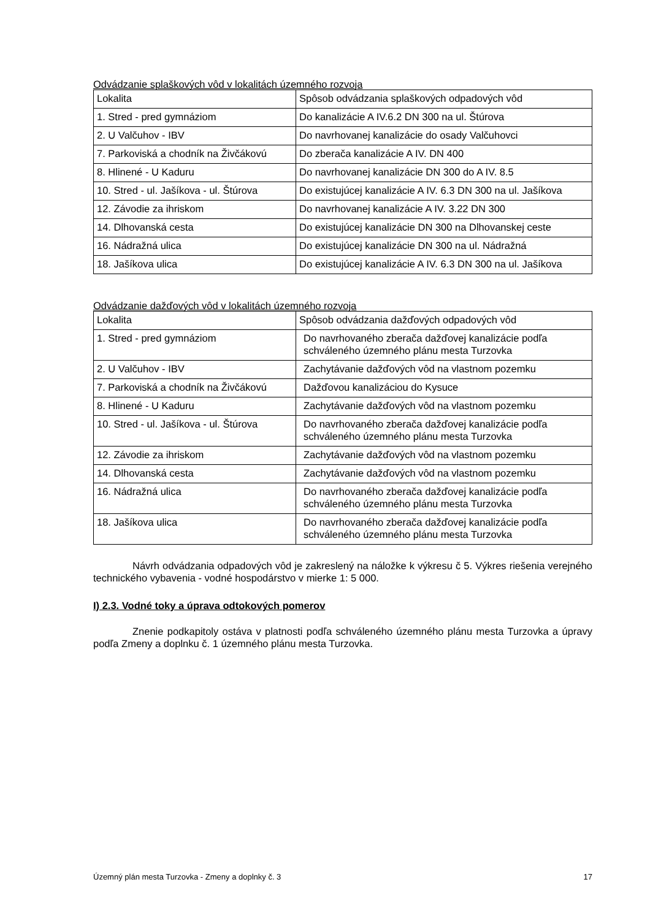Odvádzanie splaškových vôd v lokalitách územného rozvoja
| Lokalita | Spôsob odvádzania splaškových odpadových vôd |
| 1. Stred - pred gymnáziom | Do kanalizácie A IV.6.2 DN 300 na ul. Štúrova |
| 2. U Valčuhov - IBV | Do navrhovanej kanalizácie do osady Valčuhovci |
| 7. Parkoviská a chodník na Živčákovú | Do zberača kanalizácie A IV. DN 400 |
| 8. Hlinené - U Kaduru | Do navrhovanej kanalizácie DN 300 do A IV. 8.5 |
| 10. Stred - ul. Jašíkova - ul. Štúrova | Do existujúcej kanalizácie A IV. 6.3 DN 300 na ul. Jašíkova |
| 12. Závodie za ihriskom | Do navrhovanej kanalizácie A IV. 3.22 DN 300 |
| 14. Dlhovanská cesta | Do existujúcej kanalizácie DN 300 na Dlhovanskej ceste |
| 16. Nádražná ulica | Do existujúcej kanalizácie DN 300 na ul. Nádražná |
| 18. Jašíkova ulica | Do existujúcej kanalizácie A IV. 6.3 DN 300 na ul. Jašíkova |
Odvádzanie dažďových vôd v lokalitách územného rozvoja
| Lokalita | Spôsob odvádzania dažďových odpadových vôd |
| 1. Stred - pred gymnáziom | Do navrhovaného zberača dažďovej kanalizácie podľa schváleného územného plánu mesta Turzovka |
| 2. U Valčuhov - IBV | Zachytávanie dažďových vôd na vlastnom pozemku |
| 7. Parkoviská a chodník na Živčákovú | Dažďovou kanalizáciou do Kysuce |
| 8. Hlinené - U Kaduru | Zachytávanie dažďových vôd na vlastnom pozemku |
| 10. Stred - ul. Jašíkova - ul. Štúrova | Do navrhovaného zberača dažďovej kanalizácie podľa schváleného územného plánu mesta Turzovka |
| 12. Závodie za ihriskom | Zachytávanie dažďových vôd na vlastnom pozemku |
| 14. Dlhovanská cesta | Zachytávanie dažďových vôd na vlastnom pozemku |
| 16. Nádražná ulica | Do navrhovaného zberača dažďovej kanalizácie podľa schváleného územného plánu mesta Turzovka |
| 18. Jašíkova ulica | Do navrhovaného zberača dažďovej kanalizácie podľa schváleného územného plánu mesta Turzovka |
Návrh odvádzania odpadových vôd je zakreslený na náložke k výkresu č 5. Výkres riešenia verejného technického vybavenia - vodné hospodárstvo v mierke 1: 5 000.
I) 2.3. Vodné toky a úprava odtokových pomerov
Znenie podkapitoly ostáva v platnosti podľa schváleného územného plánu mesta Turzovka a úpravy podľa Zmeny a doplnku č. 1 územného plánu mesta Turzovka.
Územný plán mesta Turzovka - Zmeny a doplnky č. 3 17